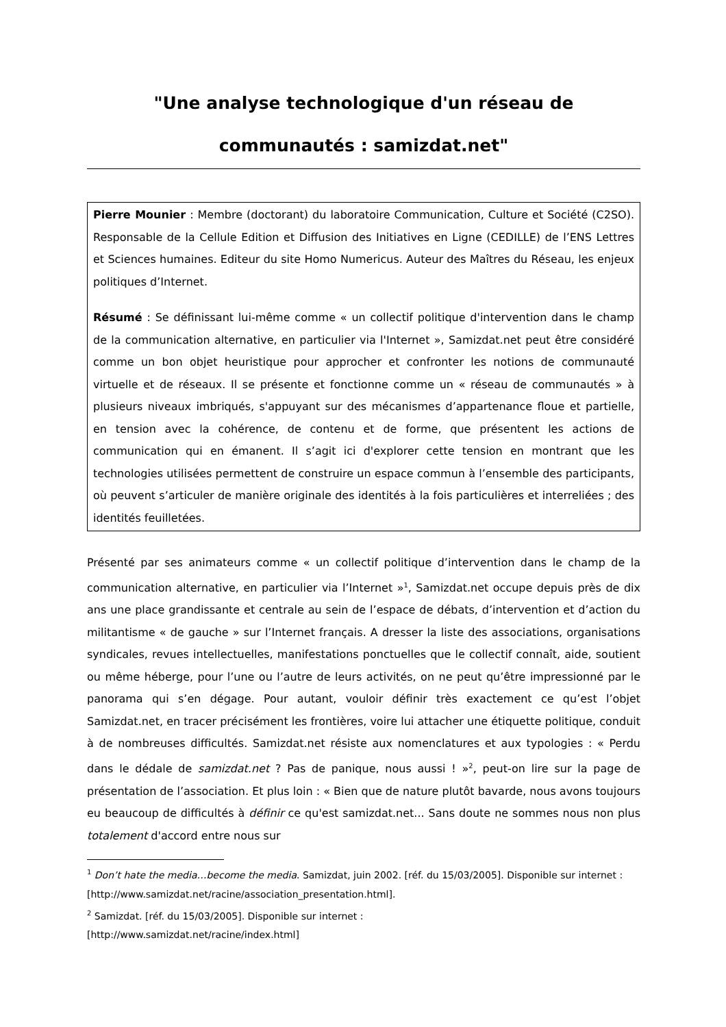"Une analyse technologique d'un réseau de communautés : samizdat.net"
Pierre Mounier : Membre (doctorant) du laboratoire Communication, Culture et Société (C2SO). Responsable de la Cellule Edition et Diffusion des Initiatives en Ligne (CEDILLE) de l’ENS Lettres et Sciences humaines. Editeur du site Homo Numericus. Auteur des Maîtres du Réseau, les enjeux politiques d’Internet.
Résumé : Se définissant lui-même comme « un collectif politique d'intervention dans le champ de la communication alternative, en particulier via l'Internet », Samizdat.net peut être considéré comme un bon objet heuristique pour approcher et confronter les notions de communauté virtuelle et de réseaux. Il se présente et fonctionne comme un « réseau de communautés » à plusieurs niveaux imbriqués, s'appuyant sur des mécanismes d’appartenance floue et partielle, en tension avec la cohérence, de contenu et de forme, que présentent les actions de communication qui en émanent. Il s’agit ici d'explorer cette tension en montrant que les technologies utilisées permettent de construire un espace commun à l’ensemble des participants, où peuvent s’articuler de manière originale des identités à la fois particulières et interreliées ; des identités feuilletées.
Présenté par ses animateurs comme « un collectif politique d’intervention dans le champ de la communication alternative, en particulier via l’Internet »<sup>1</sup>, Samizdat.net occupe depuis près de dix ans une place grandissante et centrale au sein de l’espace de débats, d’intervention et d’action du militantisme « de gauche » sur l’Internet français. A dresser la liste des associations, organisations syndicales, revues intellectuelles, manifestations ponctuelles que le collectif connaît, aide, soutient ou même héberge, pour l’une ou l’autre de leurs activités, on ne peut qu’être impressionné par le panorama qui s’en dégage. Pour autant, vouloir définir très exactement ce qu’est l’objet Samizdat.net, en tracer précisément les frontières, voire lui attacher une étiquette politique, conduit à de nombreuses difficultés. Samizdat.net résiste aux nomenclatures et aux typologies : « Perdu dans le dédale de samizdat.net ? Pas de panique, nous aussi ! »<sup>2</sup>, peut-on lire sur la page de présentation de l’association. Et plus loin : « Bien que de nature plutôt bavarde, nous avons toujours eu beaucoup de difficultés à définir ce qu'est samizdat.net... Sans doute ne sommes nous non plus totalement d'accord entre nous sur
<sup>1</sup> Don’t hate the media…become the media. Samizdat, juin 2002. [réf. du 15/03/2005]. Disponible sur internet : [http://www.samizdat.net/racine/association_presentation.html].
<sup>2</sup> Samizdat. [réf. du 15/03/2005]. Disponible sur internet :
[http://www.samizdat.net/racine/index.html]